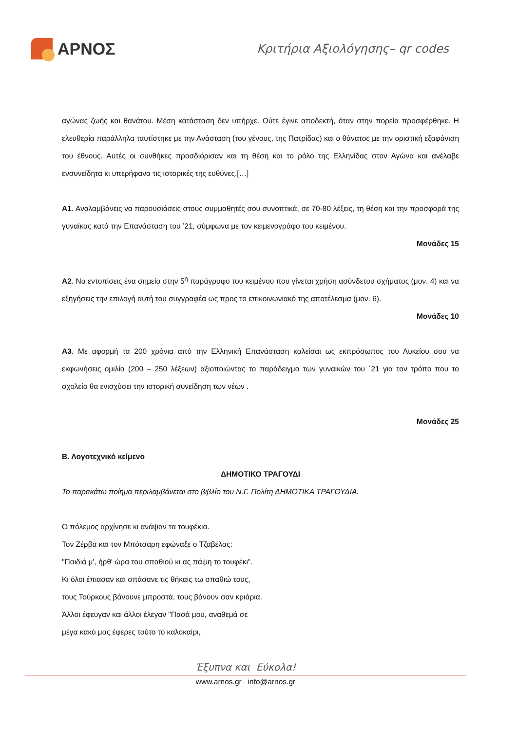ΑΡΝΟΣ
Κριτήρια Αξιολόγησης– qr codes
αγώνας ζωής και θανάτου. Μέση κατάσταση δεν υπήρχε. Ούτε έγινε αποδεκτή, όταν στην πορεία προσφέρθηκε. Η ελευθερία παράλληλα ταυτίστηκε με την Ανάσταση (του γένους, της Πατρίδας) και ο θάνατος με την οριστική εξαφάνιση του έθνους. Αυτές οι συνθήκες προσδιόρισαν και τη θέση και το ρόλο της Ελληνίδας στον Αγώνα και ανέλαβε ενσυνείδητα κι υπερήφανα τις ιστορικές της ευθύνες.[…]
Α1. Αναλαμβάνεις να παρουσιάσεις στους συμμαθητές σου συνοπτικά, σε 70-80 λέξεις, τη θέση και την προσφορά της γυναίκας κατά την Επανάσταση του ’21, σύμφωνα με τον κειμενογράφο του κειμένου.
Μονάδες 15
Α2. Να εντοπίσεις ένα σημείο στην 5<sup>η</sup> παράγραφο του κειμένου που γίνεται χρήση ασύνδετου σχήματος (μον. 4) και να εξηγήσεις την επιλογή αυτή του συγγραφέα ως προς το επικοινωνιακό της αποτέλεσμα (μον. 6).
Μονάδες 10
Α3. Με αφορμή τα 200 χρόνια από την Ελληνική Επανάσταση καλείσαι ως εκπρόσωπος του Λυκείου σου να εκφωνήσεις ομιλία (200 – 250 λέξεων) αξιοποιώντας το παράδειγμα των γυναικών του ΄21 για τον τρόπο που το σχολείο θα ενισχύσει την ιστορική συνείδηση των νέων .
Μονάδες 25
Β. Λογοτεχνικό κείμενο
ΔΗΜΟΤΙΚΟ ΤΡΑΓΟΥΔΙ
Το παρακάτω ποίημα περιλαμβάνεται στο βιβλίο του Ν.Γ. Πολίτη ΔΗΜΟΤΙΚΑ ΤΡΑΓΟΥΔΙΑ.
Ο πόλεμος αρχίνησε κι ανάψαν τα τουφέκια.
Τον Ζέρβα και τον Μπότσαρη εφώναξε ο Τζαβέλας:
"Παιδιά μ', ήρθ' ώρα του σπαθιού κι ας πάψη το τουφέκι".
Κι όλοι έπιασαν και σπάσανε τις θήκαις τω σπαθιώ τους,
τους Τούρκους βάνουνε μπροστά, τους βάνουν σαν κριάρια.
Άλλοι έφευγαν και άλλοι έλεγαν "Πασά μου, αναθεμά σε
μέγα κακό μας έφερες τούτο το καλοκαίρι,
Έξυπνα και Εύκολα!
www.arnos.gr info@arnos.gr